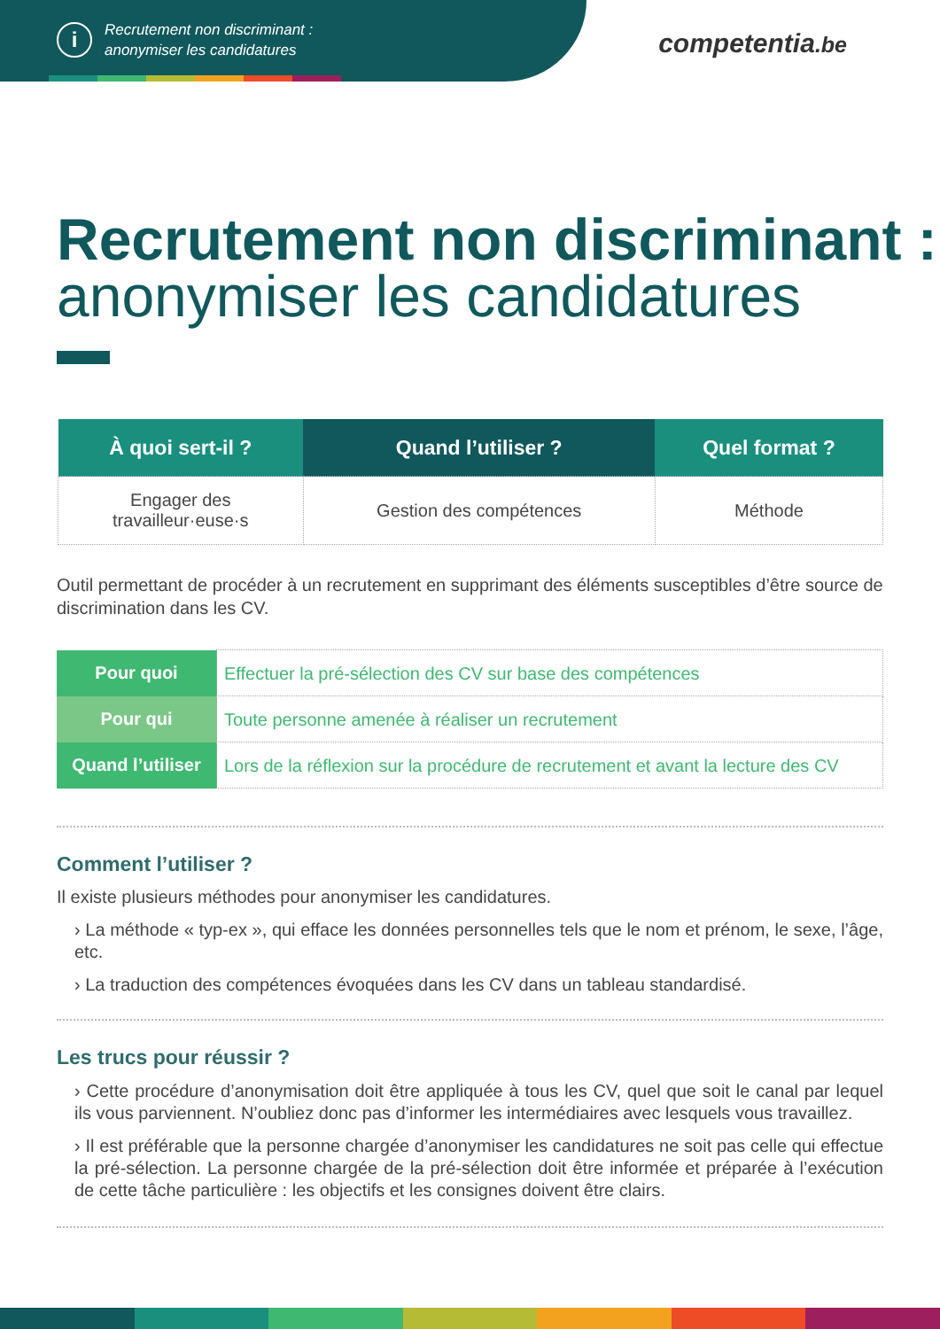i
Recrutement non discriminant :
anonymiser les candidatures
competentia.be
Recrutement non discriminant : anonymiser les candidatures
| À quoi sert-il ? | Quand l’utiliser ? | Quel format ? |
| --- | --- | --- |
| Engager des travailleur·euse·s | Gestion des compétences | Méthode |
Outil permettant de procéder à un recrutement en supprimant des éléments susceptibles d’être source de discrimination dans les CV.
| Pour quoi | Effectuer la pré-sélection des CV sur base des compétences |
| Pour qui | Toute personne amenée à réaliser un recrutement |
| Quand l’utiliser | Lors de la réflexion sur la procédure de recrutement et avant la lecture des CV |
Comment l’utiliser ?
Il existe plusieurs méthodes pour anonymiser les candidatures.
› La méthode « typ-ex », qui efface les données personnelles tels que le nom et prénom, le sexe, l’âge, etc.
› La traduction des compétences évoquées dans les CV dans un tableau standardisé.
Les trucs pour réussir ?
› Cette procédure d’anonymisation doit être appliquée à tous les CV, quel que soit le canal par lequel ils vous parviennent. N’oubliez donc pas d’informer les intermédiaires avec lesquels vous travaillez.
› Il est préférable que la personne chargée d’anonymiser les candidatures ne soit pas celle qui effectue la pré-sélection. La personne chargée de la pré-sélection doit être informée et préparée à l’exécution de cette tâche particulière : les objectifs et les consignes doivent être clairs.